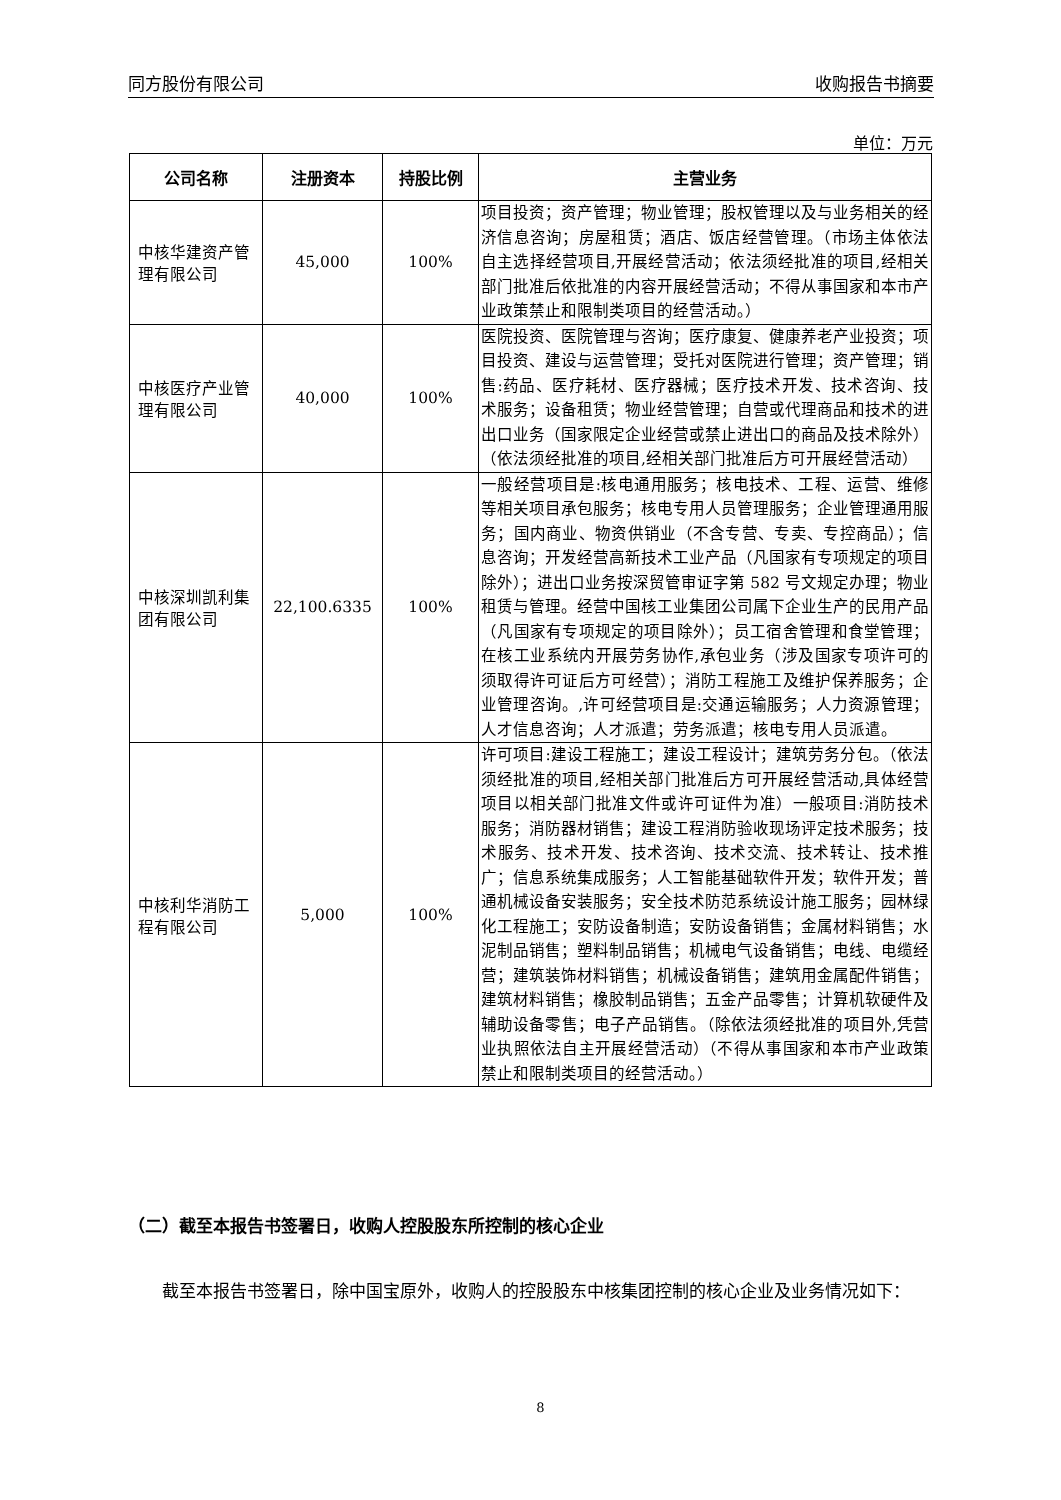同方股份有限公司 收购报告书摘要
单位：万元
| 公司名称 | 注册资本 | 持股比例 | 主营业务 |
| --- | --- | --- | --- |
| 中核华建资产管理有限公司 | 45,000 | 100% | 项目投资；资产管理；物业管理；股权管理以及与业务相关的经济信息咨询；房屋租赁；酒店、饭店经营管理。（市场主体依法自主选择经营项目,开展经营活动；依法须经批准的项目,经相关部门批准后依批准的内容开展经营活动；不得从事国家和本市产业政策禁止和限制类项目的经营活动。） |
| 中核医疗产业管理有限公司 | 40,000 | 100% | 医院投资、医院管理与咨询；医疗康复、健康养老产业投资；项目投资、建设与运营管理；受托对医院进行管理；资产管理；销售:药品、医疗耗材、医疗器械；医疗技术开发、技术咨询、技术服务；设备租赁；物业经营管理；自营或代理商品和技术的进出口业务（国家限定企业经营或禁止进出口的商品及技术除外）（依法须经批准的项目,经相关部门批准后方可开展经营活动） |
| 中核深圳凯利集团有限公司 | 22,100.6335 | 100% | 一般经营项目是:核电通用服务；核电技术、工程、运营、维修等相关项目承包服务；核电专用人员管理服务；企业管理通用服务；国内商业、物资供销业（不含专营、专卖、专控商品）；信息咨询；开发经营高新技术工业产品（凡国家有专项规定的项目除外）；进出口业务按深贸管审证字第 582 号文规定办理；物业租赁与管理。经营中国核工业集团公司属下企业生产的民用产品（凡国家有专项规定的项目除外）；员工宿舍管理和食堂管理；在核工业系统内开展劳务协作,承包业务（涉及国家专项许可的须取得许可证后方可经营）；消防工程施工及维护保养服务；企业管理咨询。,许可经营项目是:交通运输服务；人力资源管理；人才信息咨询；人才派遣；劳务派遣；核电专用人员派遣。 |
| 中核利华消防工程有限公司 | 5,000 | 100% | 许可项目:建设工程施工；建设工程设计；建筑劳务分包。（依法须经批准的项目,经相关部门批准后方可开展经营活动,具体经营项目以相关部门批准文件或许可证件为准）一般项目:消防技术服务；消防器材销售；建设工程消防验收现场评定技术服务；技术服务、技术开发、技术咨询、技术交流、技术转让、技术推广；信息系统集成服务；人工智能基础软件开发；软件开发；普通机械设备安装服务；安全技术防范系统设计施工服务；园林绿化工程施工；安防设备制造；安防设备销售；金属材料销售；水泥制品销售；塑料制品销售；机械电气设备销售；电线、电缆经营；建筑装饰材料销售；机械设备销售；建筑用金属配件销售；建筑材料销售；橡胶制品销售；五金产品零售；计算机软硬件及辅助设备零售；电子产品销售。（除依法须经批准的项目外,凭营业执照依法自主开展经营活动）（不得从事国家和本市产业政策禁止和限制类项目的经营活动。） |
（二）截至本报告书签署日，收购人控股股东所控制的核心企业
截至本报告书签署日，除中国宝原外，收购人的控股股东中核集团控制的核心企业及业务情况如下：
8